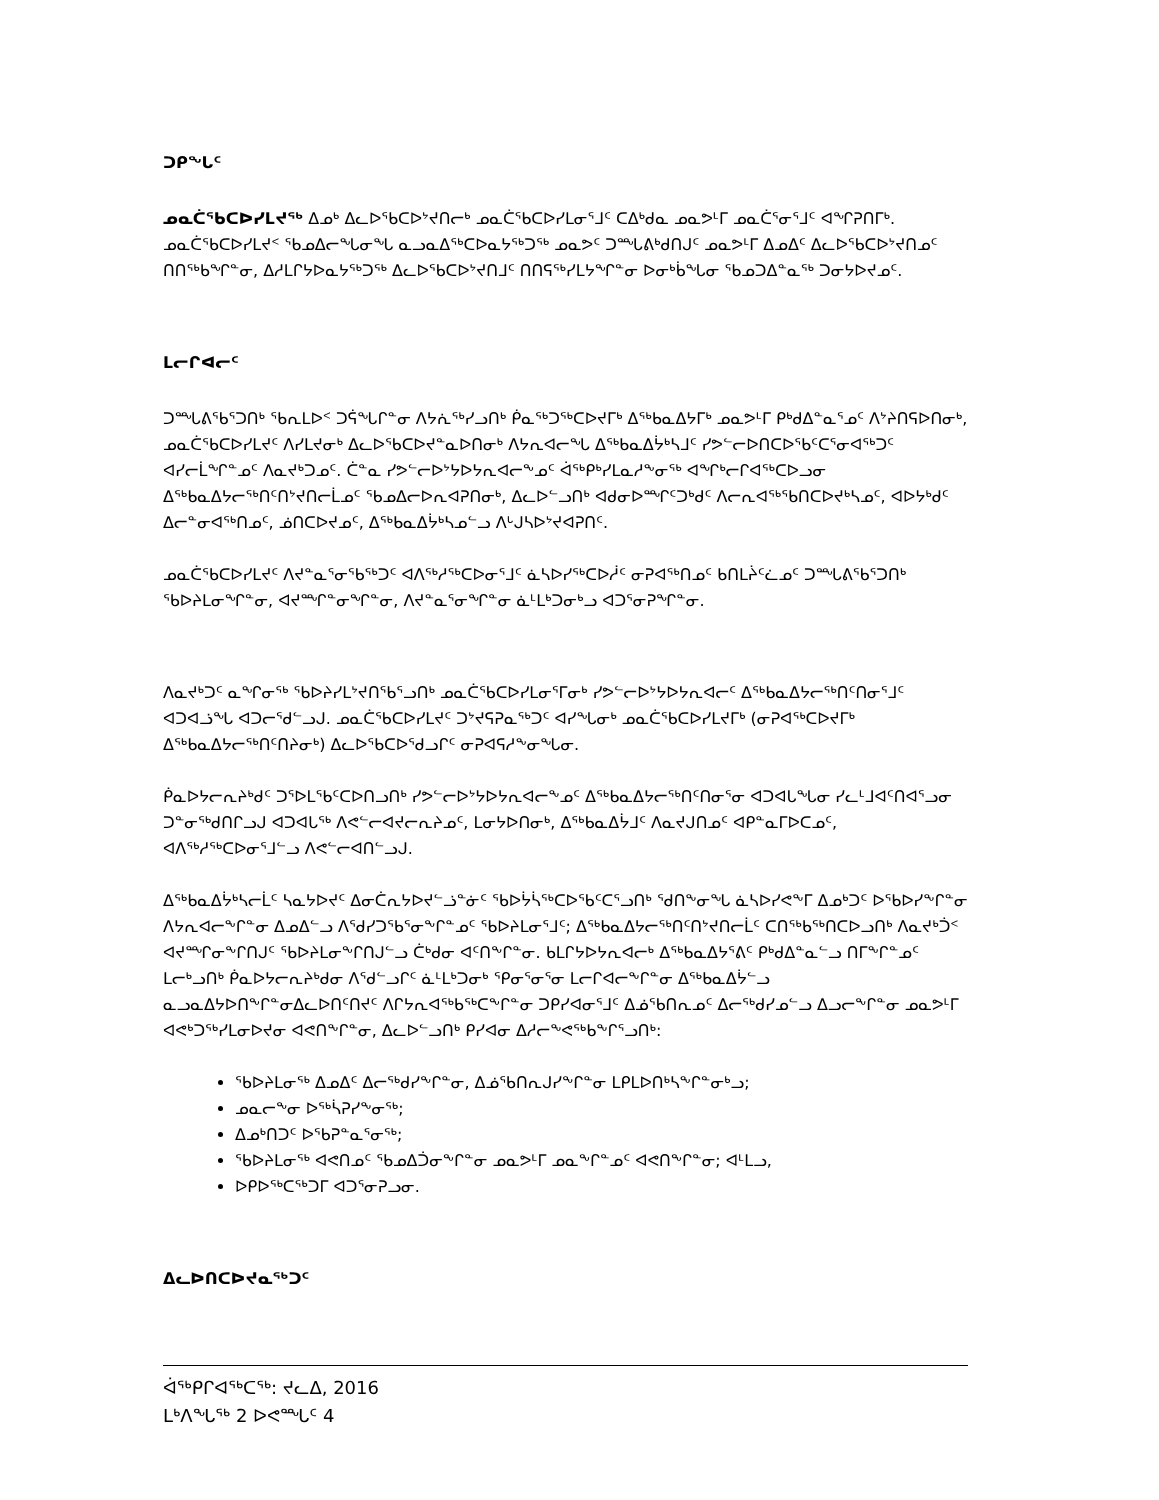ᑐᑭᖓᑦ
ᓄᓇᑖᕐᑲᑕᐅᓯᒪᔪᖅ ᐃᓄᒃ ᐃᓚᐅᕐᑲᑕᐅᔾᔪᑎᓕᒃ ᓄᓇᑖᕐᑲᑕᐅᓯᒪᓂᕐᒧᑦ ᑕᐃᒃᑯᓇ ᓄᓇᕗᒻᒥ ᓄᓇᑖᕐᓂᕐᒧᑦ ᐊᖏᕈᑎᒥᒃ. ᓄᓇᑖᕐᑲᑕᐅᓯᒪᔪᑉ ᖃᓄᐃᓕᖓᓂᖓ ᓇᓗᓇᐃᖅᑕᐅᓇᔭᖅᑐᖅ ᓄᓇᕗᑦ ᑐᙵᕕᒃᑯᑎᒍᑦ ᓄᓇᕗᒻᒥ ᐃᓄᐃᑦ ᐃᓚᐅᕐᑲᑕᐅᔾᔪᑎᓄᑦ ᑎᑎᖅᑲᖏᓐᓂ, ᐃᓱᒪᒋᔭᐅᓇᔭᖅᑐᖅ ᐃᓚᐅᕐᑲᑕᐅᔾᔪᑎᒧᑦ ᑎᑎᕋᖅᓯᒪᔭᖏᓐᓂ ᐅᓂᒃᑳᖓᓂ ᖃᓄᑐᐃᓐᓇᖅ ᑐᓂᔭᐅᔪᓄᑦ.
ᒪᓕᒋᐊᓕᑦ
ᑐᙵᕕᖃᕐᑐᑎᒃ ᖃᕆᒪᐅᑉ ᑐᕌᖓᒋᓐᓂ ᐱᔭᕇᖅᓯᓗᑎᒃ ᑮᓇᖅᑐᖅᑕᐅᔪᒥᒃ ᐃᖅᑲᓇᐃᔭᒥᒃ ᓄᓇᕗᒻᒥ ᑭᒃᑯᐃᓐᓇᕐᓄᑦ ᐱᔾᔨᑎᕋᐅᑎᓂᒃ, ᓄᓇᑖᕐᑲᑕᐅᓯᒪᔪᑦ ᐱᓯᒪᔪᓂᒃ ᐃᓚᐅᕐᑲᑕᐅᔪᓐᓇᐅᑎᓂᒃ ᐱᔭᕆᐊᓕᖓ ᐃᖅᑲᓇᐃᔮᒃᓴᒧᑦ ᓯᕗᓪᓕᐅᑎᑕᐅᕐᑲᑦᑕᕐᓂᐊᖅᑐᑦ ᐊᓯᓕᒫᖏᓐᓄᑦ ᐱᓇᔪᒃᑐᓄᑦ. ᑖᓐᓇ ᓯᕗᓪᓕᐅᔾᔭᐅᔭᕆᐊᓕᖕᓄᑦ ᐋᖅᑭᒃᓯᒪᓇᓱᖕᓂᖅ ᐊᖏᒃᓕᒋᐊᖅᑕᐅᓗᓂ ᐃᖅᑲᓇᐃᔭᓕᖅᑎᑦᑎᔾᔪᑎᓕᒫᓄᑦ ᖃᓄᐃᓕᐅᕆᐊᕈᑎᓂᒃ, ᐃᓚᐅᓪᓗᑎᒃ ᐊᑯᓂᐅᙱᑦᑐᒃᑯᑦ ᐱᓕᕆᐊᖅᖃᑎᑕᐅᔪᒃᓴᓄᑦ, ᐊᐅᔭᒃᑯᑦ ᐃᓕᓐᓂᐊᖅᑎᓄᑦ, ᓅᑎᑕᐅᔪᓄᑦ, ᐃᖅᑲᓇᐃᔮᒃᓴᓄᓪᓗ ᐱᒡᒍᓴᐅᔾᔪᐊᕈᑎᑦ.
ᓄᓇᑖᕐᑲᑕᐅᓯᒪᔪᑦ ᐱᔪᓐᓇᕐᓂᕐᑲᖅᑐᑦ ᐊᐱᖅᓱᖅᑕᐅᓂᕐᒧᑦ ᓈᓴᐅᓯᖅᑕᐅᓲᑦ ᓂᕈᐊᖅᑎᓄᑦ ᑲᑎᒪᔩᑦᓛᓄᑦ ᑐᙵᕕᖃᕐᑐᑎᒃ ᖃᐅᔨᒪᓂᖏᓐᓂ, ᐊᔪᙱᓐᓂᖏᓐᓂ, ᐱᔪᓐᓇᕐᓂᖏᓐᓂ ᓈᒻᒪᒃᑐᓂᒃᓗ ᐊᑐᕐᓂᕈᖏᓐᓂ.
ᐱᓇᔪᒃᑐᑦ ᓇᖏᓂᖅ ᖃᐅᔨᓯᒪᔾᔪᑎᖃᕐᓗᑎᒃ ᓄᓇᑖᕐᑲᑕᐅᓯᒪᓂᕐᒥᓂᒃ ᓯᕗᓪᓕᐅᔾᔭᐅᔭᕆᐊᓕᑦ ᐃᖅᑲᓇᐃᔭᓕᖅᑎᑦᑎᓂᕐᒧᑦ ᐊᑐᐊᓘᖓ ᐊᑐᓕᕐᑯᓪᓗᒍ. ᓄᓇᑖᕐᑲᑕᐅᓯᒪᔪᑦ ᑐᔾᔪᕋᕈᓇᖅᑐᑦ ᐊᓯᖓᓂᒃ ᓄᓇᑖᕐᑲᑕᐅᓯᒪᔪᒥᒃ (ᓂᕈᐊᖅᑕᐅᔪᒥᒃ ᐃᖅᑲᓇᐃᔭᓕᖅᑎᑦᑎᔨᓂᒃ) ᐃᓚᐅᕐᑲᑕᐅᕐᑯᓗᒋᑦ ᓂᕈᐊᕋᓱᖕᓂᖓᓂ.
ᑮᓇᐅᔭᓕᕆᔨᒃᑯᑦ ᑐᕐᐅᒪᕐᑲᑦᑕᐅᑎᓗᑎᒃ ᓯᕗᓪᓕᐅᔾᔭᐅᔭᕆᐊᓕᖕᓄᑦ ᐃᖅᑲᓇᐃᔭᓕᖅᑎᑦᑎᓂᕐᓂ ᐊᑐᐊᒐᖓᓂ ᓯᓚᒻᒧᐊᑦᑎᐊᕐᓗᓂ ᑐᓐᓂᖅᑯᑎᒋᓗᒍ ᐊᑐᐊᒐᖅ ᐱᕙᓪᓕᐊᔪᓕᕆᔨᓄᑦ, ᒪᓂᔭᐅᑎᓂᒃ, ᐃᖅᑲᓇᐃᔮᒧᑦ ᐱᓇᔪᒍᑎᓄᑦ ᐊᑭᓐᓇᒥᐅᑕᓄᑦ, ᐊᐱᖅᓱᖅᑕᐅᓂᕐᒧᓪᓗ ᐱᕙᓪᓕᐊᑎᓪᓗᒍ.
ᐃᖅᑲᓇᐃᔮᒃᓴᓕᒫᑦ ᓴᓇᔭᐅᔪᑦ ᐃᓂᑖᕆᔭᐅᔪᓪᓘᓐᓃᑦ ᖃᐅᔮᓵᖅᑕᐅᕐᑲᑦᑕᕐᓗᑎᒃ ᖁᑎᖕᓂᖓ ᓈᓴᐅᓯᕙᖕᒥ ᐃᓄᒃᑐᑦ ᐅᖃᐅᓯᖕᒋᓐᓂ ᐱᔭᕆᐊᓕᖕᒋᓐᓂ ᐃᓄᐃᓪᓗ ᐱᖁᓯᑐᖃᕐᓂᖕᒋᓐᓄᑦ ᖃᐅᔨᒪᓂᕐᒧᑦ; ᐃᖅᑲᓇᐃᔭᓕᖅᑎᑦᑎᔾᔪᑎᓕᒫᑦ ᑕᑎᖅᑲᖅᑎᑕᐅᓗᑎᒃ ᐱᓇᔪᒃᑑᑉ ᐊᔪᙱᓂᖕᒋᑎᒍᑦ ᖃᐅᔨᒪᓂᖕᒋᑎᒍᓪᓗ ᑖᒃᑯᓂ ᐊᑦᑎᖕᒋᓐᓂ. ᑲᒪᒋᔭᐅᔭᕆᐊᓕᒃ ᐃᖅᑲᓇᐃᔭᕐᕕᑦ ᑭᒃᑯᐃᓐᓇᓪᓗ ᑎᒥᖕᒋᓐᓄᑦ ᒪᓕᒃᓗᑎᒃ ᑮᓇᐅᔭᓕᕆᔨᒃᑯᓂ ᐱᕐᑯᓪᓗᒋᑦ ᓈᒻᒪᒃᑐᓂᒃ ᕿᓂᕐᓂᕐᓂ ᒪᓕᒋᐊᓕᖕᒋᓐᓂ ᐃᖅᑲᓇᐃᔮᓪᓗ ᓇᓗᓇᐃᔭᐅᑎᖕᒋᓐᓂᐃᓚᐅᑎᑦᑎᔪᑦ ᐱᒋᔭᕆᐊᖅᑲᖅᑕᖕᒋᓐᓂ ᑐᑭᓯᐊᓂᕐᒧᑦ ᐃᓅᕐᑲᑎᕆᓄᑦ ᐃᓕᖅᑯᓯᓄᓪᓗ ᐃᓗᓕᖕᒋᓐᓂ ᓄᓇᕗᒻᒥ ᐊᕙᒃᑐᖅᓯᒪᓂᐅᔪᓂ ᐊᕙᑎᖕᒋᓐᓂ, ᐃᓚᐅᓪᓗᑎᒃ ᑭᓯᐊᓂ ᐃᓱᓕᖕᕙᖅᑲᖕᒋᕐᓗᑎᒃ:
ᖃᐅᔨᒪᓂᖅ ᐃᓄᐃᑦ ᐃᓕᖅᑯᓯᖕᒋᓐᓂ, ᐃᓅᕐᑲᑎᕆᒍᓯᖕᒋᓐᓂ ᒪᑭᒪᐅᑎᒃᓴᖕᒋᓐᓂᒃᓗ;
ᓄᓇᓕᖕᓂ ᐅᖅᓵᕈᓯᖕᓂᖅ;
ᐃᓄᒃᑎᑐᑦ ᐅᕐᑲᕈᓐᓇᕐᓂᖅ;
ᖃᐅᔨᒪᓂᖅ ᐊᕙᑎᓄᑦ ᖃᓄᐃᑑᓂᖕᒋᓐᓂ ᓄᓇᕗᒻᒥ ᓄᓇᖕᒋᓐᓄᑦ ᐊᕙᑎᖕᒋᓐᓂ; ᐊᒻᒪᓗ,
ᐅᑭᐅᖅᑕᖅᑐᒥ ᐊᑐᕐᓂᕈᓗᓂ.
ᐃᓚᐅᑎᑕᐅᔪᓇᖅᑐᑦ
ᐋᖅᑭᒋᐊᖅᑕᖅ: ᔪᓚᐃ, 2016
ᒪᒃᐱᖓᖅ 2 ᐅᕙᙵᑦ 4